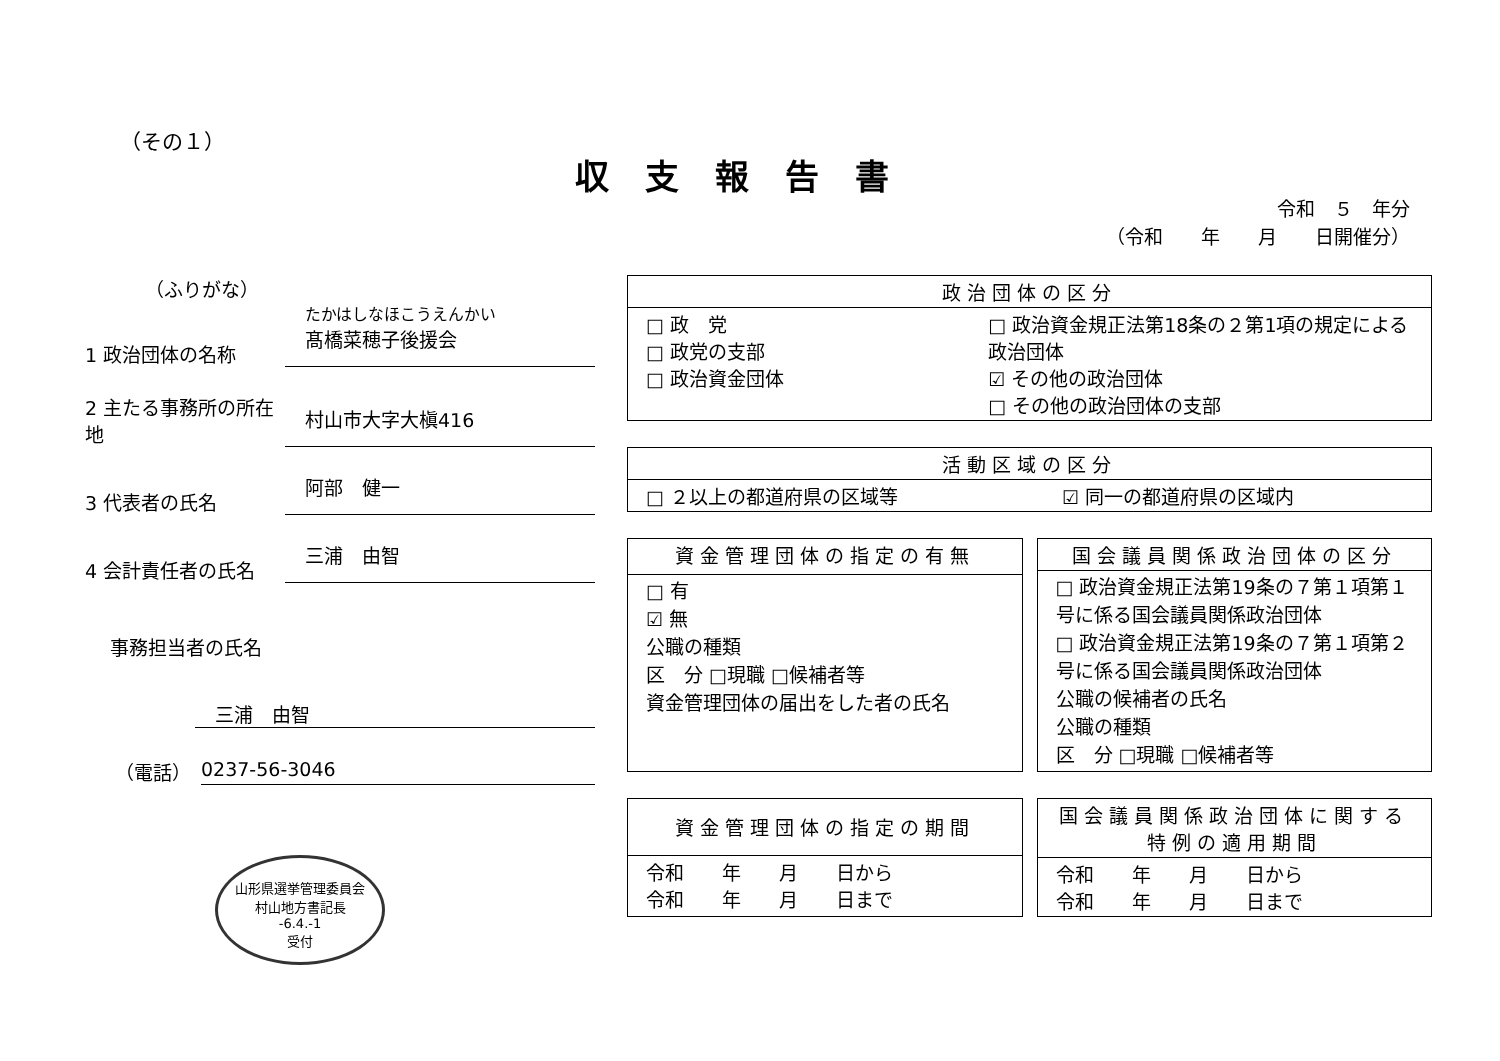（その１）
収支報告書
令和　５　年分
（令和　　年　　月　　日開催分）
（ふりがな）
1 政治団体の名称
たかはしなほこうえんかい
髙橋菜穂子後援会
2 主たる事務所の所在地
村山市大字大槇416
3 代表者の氏名
阿部　健一
4 会計責任者の氏名
三浦　由智
事務担当者の氏名
三浦　由智
（電話） 0237-56-3046
山形県選挙管理委員会
村山地方書記長
-6.4.-1
受付
| 政治団体の区分 |
| --- |
| □ 政 党 □ 政党の支部 □ 政治資金団体 □ 政治資金規正法第18条の２第1項の規定による政治団体 ☑ その他の政治団体 □ その他の政治団体の支部 |
| 活動区域の区分 | |
| --- | --- |
| □ ２以上の都道府県の区域等 | ☑ 同一の都道府県の区域内 |
| 資金管理団体の指定の有無 |
| --- |
| □ 有 ☑ 無 公職の種類 区 分 □現職 □候補者等 資金管理団体の届出をした者の氏名 |
| 国会議員関係政治団体の区分 |
| --- |
| □ 政治資金規正法第19条の７第１項第１号に係る国会議員関係政治団体 □ 政治資金規正法第19条の７第１項第２号に係る国会議員関係政治団体 公職の候補者の氏名 公職の種類 区 分 □現職 □候補者等 |
| 資金管理団体の指定の期間 |
| --- |
| 令和 年 月 日から 令和 年 月 日まで |
| 国会議員関係政治団体に関する特例の適用期間 |
| --- |
| 令和 年 月 日から 令和 年 月 日まで |